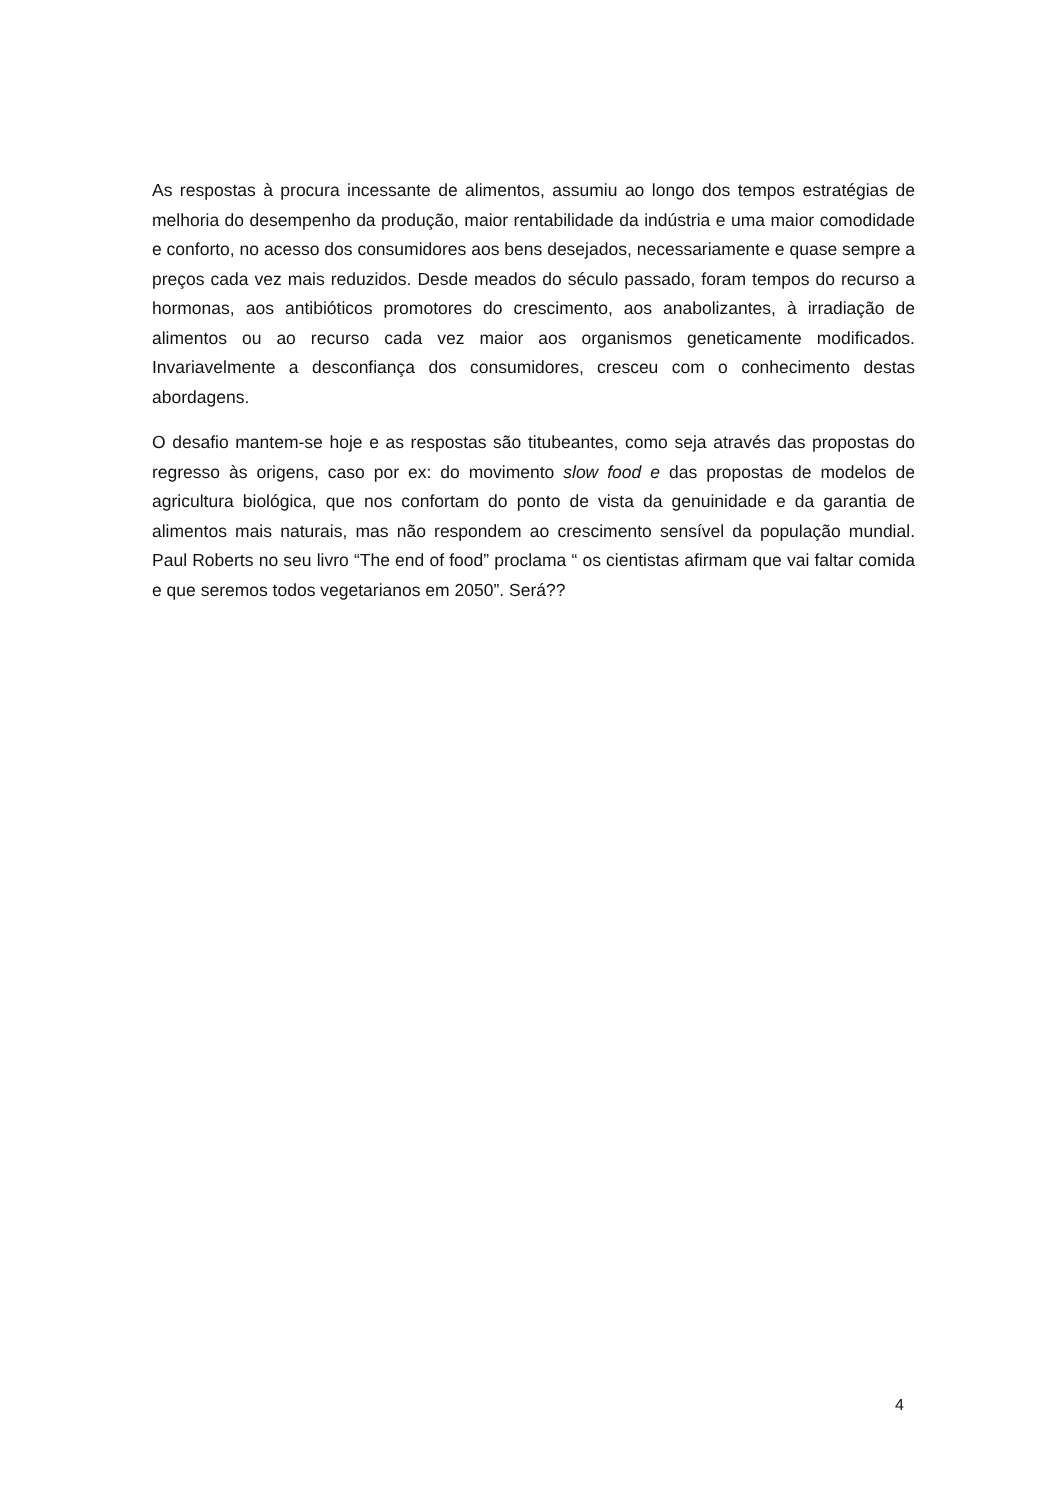As respostas à procura incessante de alimentos, assumiu ao longo dos tempos estratégias de melhoria do desempenho da produção, maior rentabilidade da indústria e uma maior comodidade e conforto, no acesso dos consumidores aos bens desejados, necessariamente e quase sempre a preços cada vez mais reduzidos. Desde meados do século passado, foram tempos do recurso a hormonas, aos antibióticos promotores do crescimento, aos anabolizantes, à irradiação de alimentos ou ao recurso cada vez maior aos organismos geneticamente modificados. Invariavelmente a desconfiança dos consumidores, cresceu com o conhecimento destas abordagens.
O desafio mantem-se hoje e as respostas são titubeantes, como seja através das propostas do regresso às origens, caso por ex: do movimento slow food e das propostas de modelos de agricultura biológica, que nos confortam do ponto de vista da genuinidade e da garantia de alimentos mais naturais, mas não respondem ao crescimento sensível da população mundial. Paul Roberts no seu livro “The end of food” proclama “ os cientistas afirmam que vai faltar comida e que seremos todos vegetarianos em 2050”. Será??
4